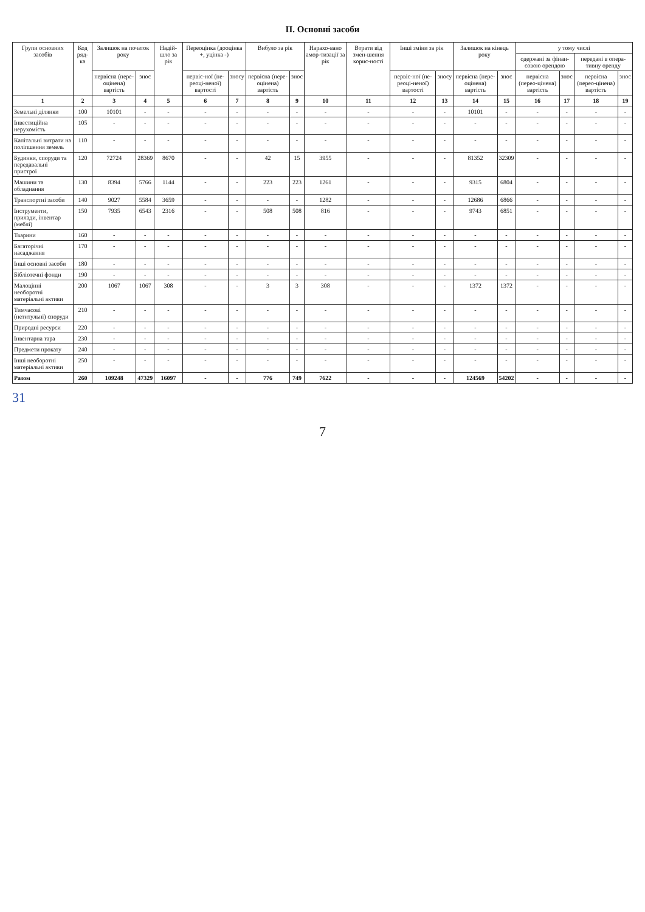II. Основні засоби
| Групи основних засобів | Код ряд-ка | Залишок на початок року | | Надій-шло за рік | Переоцінка (дооцінка +, уцінка -) | | Вибуло за рік | | Нарахо-вано амор-тизації за рік | Втрати від змен-шення корис-ності | Інші зміни за рік | | Залишок на кінець року | | у тому числі | | | |
| --- | --- | --- | --- | --- | --- | --- | --- | --- | --- | --- | --- | --- | --- | --- | --- | --- | --- | --- |
| | | | | | | | | | | | | | | | одержані за фінан-совою орендою | | передані в опера-тивну оренду | |
| | | первісна (пере-оцінена) вартість | знос | | первіс-ної (пе-реоці-неної) вартості | зносу | первісна (пере-оцінена) вартість | знос | | | первіс-ної (пе-реоці-неної) вартості | зносу | первісна (пере-оцінена) вартість | знос | первісна (перео-цінена) вартість | знос | первісна (перео-цінена) вартість | знос |
| 1 | 2 | 3 | 4 | 5 | 6 | 7 | 8 | 9 | 10 | 11 | 12 | 13 | 14 | 15 | 16 | 17 | 18 | 19 |
| Земельні ділянки | 100 | 10101 | - | - | - | - | - | - | - | - | - | - | 10101 | - | - | - | - | - |
| Інвестиційна нерухомість | 105 | - | - | - | - | - | - | - | - | - | - | - | - | - | - | - | - | - |
| Капітальні витрати на поліпшення земель | 110 | - | - | - | - | - | - | - | - | - | - | - | - | - | - | - | - | - |
| Будинки, споруди та передавальні пристрої | 120 | 72724 | 28369 | 8670 | - | - | 42 | 15 | 3955 | - | - | - | 81352 | 32309 | - | - | - | - |
| Машини та обладнання | 130 | 8394 | 5766 | 1144 | - | - | 223 | 223 | 1261 | - | - | - | 9315 | 6804 | - | - | - | - |
| Транспортні засоби | 140 | 9027 | 5584 | 3659 | - | - | - | - | 1282 | - | - | - | 12686 | 6866 | - | - | - | - |
| Інструменти, прилади, інвентар (меблі) | 150 | 7935 | 6543 | 2316 | - | - | 508 | 508 | 816 | - | - | - | 9743 | 6851 | - | - | - | - |
| Тварини | 160 | - | - | - | - | - | - | - | - | - | - | - | - | - | - | - | - | - |
| Багаторічні насадження | 170 | - | - | - | - | - | - | - | - | - | - | - | - | - | - | - | - | - |
| Інші основні засоби | 180 | - | - | - | - | - | - | - | - | - | - | - | - | - | - | - | - | - |
| Бібліотечні фонди | 190 | - | - | - | - | - | - | - | - | - | - | - | - | - | - | - | - | - |
| Малоцінні необоротні матеріальні активи | 200 | 1067 | 1067 | 308 | - | - | 3 | 3 | 308 | - | - | - | 1372 | 1372 | - | - | - | - |
| Тимчасові (нетитульні) споруди | 210 | - | - | - | - | - | - | - | - | - | - | - | - | - | - | - | - | - |
| Природні ресурси | 220 | - | - | - | - | - | - | - | - | - | - | - | - | - | - | - | - | - |
| Інвентарна тара | 230 | - | - | - | - | - | - | - | - | - | - | - | - | - | - | - | - | - |
| Предмети прокату | 240 | - | - | - | - | - | - | - | - | - | - | - | - | - | - | - | - | - |
| Інші необоротні матеріальні активи | 250 | - | - | - | - | - | - | - | - | - | - | - | - | - | - | - | - | - |
| Разом | 260 | 109248 | 47329 | 16097 | - | - | 776 | 749 | 7622 | - | - | - | 124569 | 54202 | - | - | - | - |
31
7